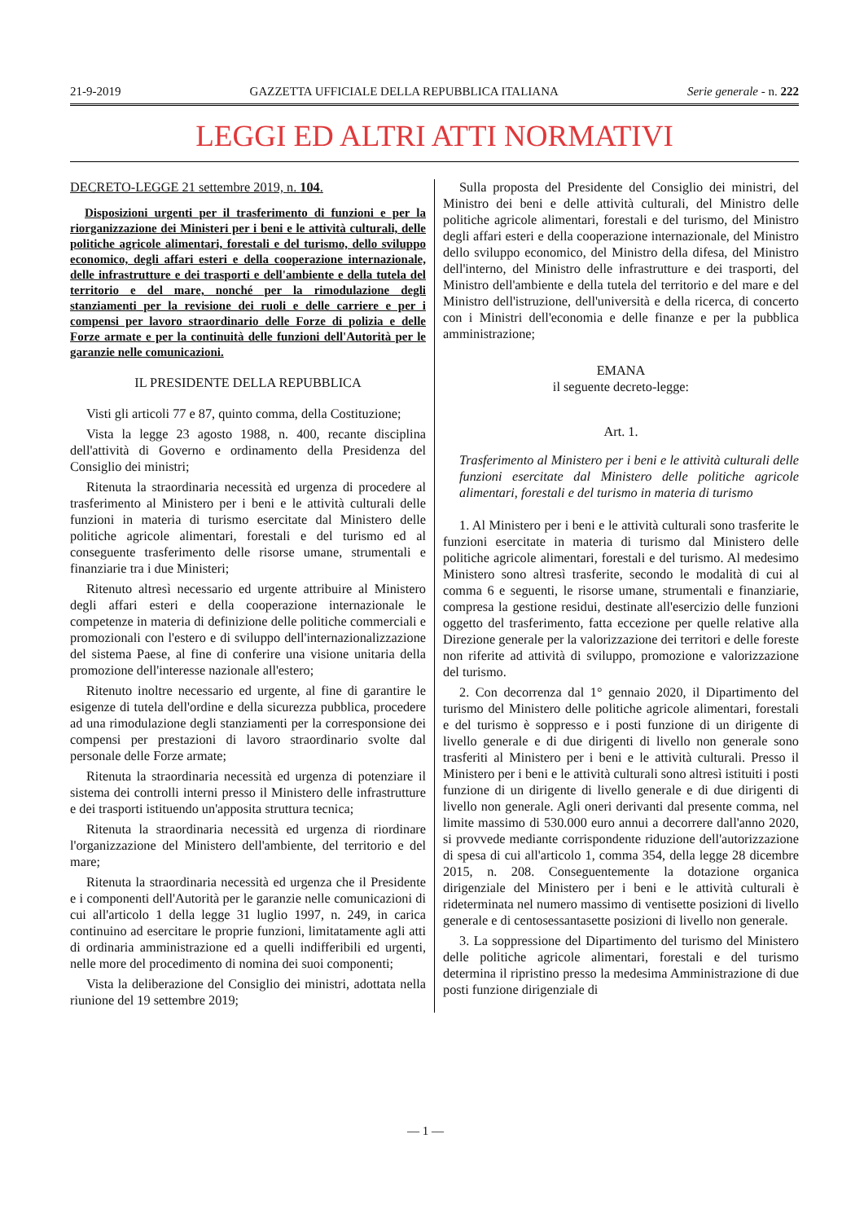21-9-2019 GAZZETTA UFFICIALE DELLA REPUBBLICA ITALIANA Serie generale - n. 222
LEGGI ED ALTRI ATTI NORMATIVI
DECRETO-LEGGE 21 settembre 2019, n. 104.
Disposizioni urgenti per il trasferimento di funzioni e per la riorganizzazione dei Ministeri per i beni e le attività culturali, delle politiche agricole alimentari, forestali e del turismo, dello sviluppo economico, degli affari esteri e della cooperazione internazionale, delle infrastrutture e dei trasporti e dell'ambiente e della tutela del territorio e del mare, nonché per la rimodulazione degli stanziamenti per la revisione dei ruoli e delle carriere e per i compensi per lavoro straordinario delle Forze di polizia e delle Forze armate e per la continuità delle funzioni dell'Autorità per le garanzie nelle comunicazioni.
IL PRESIDENTE DELLA REPUBBLICA
Visti gli articoli 77 e 87, quinto comma, della Costituzione;
Vista la legge 23 agosto 1988, n. 400, recante disciplina dell'attività di Governo e ordinamento della Presidenza del Consiglio dei ministri;
Ritenuta la straordinaria necessità ed urgenza di procedere al trasferimento al Ministero per i beni e le attività culturali delle funzioni in materia di turismo esercitate dal Ministero delle politiche agricole alimentari, forestali e del turismo ed al conseguente trasferimento delle risorse umane, strumentali e finanziarie tra i due Ministeri;
Ritenuto altresì necessario ed urgente attribuire al Ministero degli affari esteri e della cooperazione internazionale le competenze in materia di definizione delle politiche commerciali e promozionali con l'estero e di sviluppo dell'internazionalizzazione del sistema Paese, al fine di conferire una visione unitaria della promozione dell'interesse nazionale all'estero;
Ritenuto inoltre necessario ed urgente, al fine di garantire le esigenze di tutela dell'ordine e della sicurezza pubblica, procedere ad una rimodulazione degli stanziamenti per la corresponsione dei compensi per prestazioni di lavoro straordinario svolte dal personale delle Forze armate;
Ritenuta la straordinaria necessità ed urgenza di potenziare il sistema dei controlli interni presso il Ministero delle infrastrutture e dei trasporti istituendo un'apposita struttura tecnica;
Ritenuta la straordinaria necessità ed urgenza di riordinare l'organizzazione del Ministero dell'ambiente, del territorio e del mare;
Ritenuta la straordinaria necessità ed urgenza che il Presidente e i componenti dell'Autorità per le garanzie nelle comunicazioni di cui all'articolo 1 della legge 31 luglio 1997, n. 249, in carica continuino ad esercitare le proprie funzioni, limitatamente agli atti di ordinaria amministrazione ed a quelli indifferibili ed urgenti, nelle more del procedimento di nomina dei suoi componenti;
Vista la deliberazione del Consiglio dei ministri, adottata nella riunione del 19 settembre 2019;
Sulla proposta del Presidente del Consiglio dei ministri, del Ministro dei beni e delle attività culturali, del Ministro delle politiche agricole alimentari, forestali e del turismo, del Ministro degli affari esteri e della cooperazione internazionale, del Ministro dello sviluppo economico, del Ministro della difesa, del Ministro dell'interno, del Ministro delle infrastrutture e dei trasporti, del Ministro dell'ambiente e della tutela del territorio e del mare e del Ministro dell'istruzione, dell'università e della ricerca, di concerto con i Ministri dell'economia e delle finanze e per la pubblica amministrazione;
EMANA
il seguente decreto-legge:
Art. 1.
Trasferimento al Ministero per i beni e le attività culturali delle funzioni esercitate dal Ministero delle politiche agricole alimentari, forestali e del turismo in materia di turismo
1. Al Ministero per i beni e le attività culturali sono trasferite le funzioni esercitate in materia di turismo dal Ministero delle politiche agricole alimentari, forestali e del turismo. Al medesimo Ministero sono altresì trasferite, secondo le modalità di cui al comma 6 e seguenti, le risorse umane, strumentali e finanziarie, compresa la gestione residui, destinate all'esercizio delle funzioni oggetto del trasferimento, fatta eccezione per quelle relative alla Direzione generale per la valorizzazione dei territori e delle foreste non riferite ad attività di sviluppo, promozione e valorizzazione del turismo.
2. Con decorrenza dal 1° gennaio 2020, il Dipartimento del turismo del Ministero delle politiche agricole alimentari, forestali e del turismo è soppresso e i posti funzione di un dirigente di livello generale e di due dirigenti di livello non generale sono trasferiti al Ministero per i beni e le attività culturali. Presso il Ministero per i beni e le attività culturali sono altresì istituiti i posti funzione di un dirigente di livello generale e di due dirigenti di livello non generale. Agli oneri derivanti dal presente comma, nel limite massimo di 530.000 euro annui a decorrere dall'anno 2020, si provvede mediante corrispondente riduzione dell'autorizzazione di spesa di cui all'articolo 1, comma 354, della legge 28 dicembre 2015, n. 208. Conseguentemente la dotazione organica dirigenziale del Ministero per i beni e le attività culturali è rideterminata nel numero massimo di ventisette posizioni di livello generale e di centosessantasette posizioni di livello non generale.
3. La soppressione del Dipartimento del turismo del Ministero delle politiche agricole alimentari, forestali e del turismo determina il ripristino presso la medesima Amministrazione di due posti funzione dirigenziale di
— 1 —